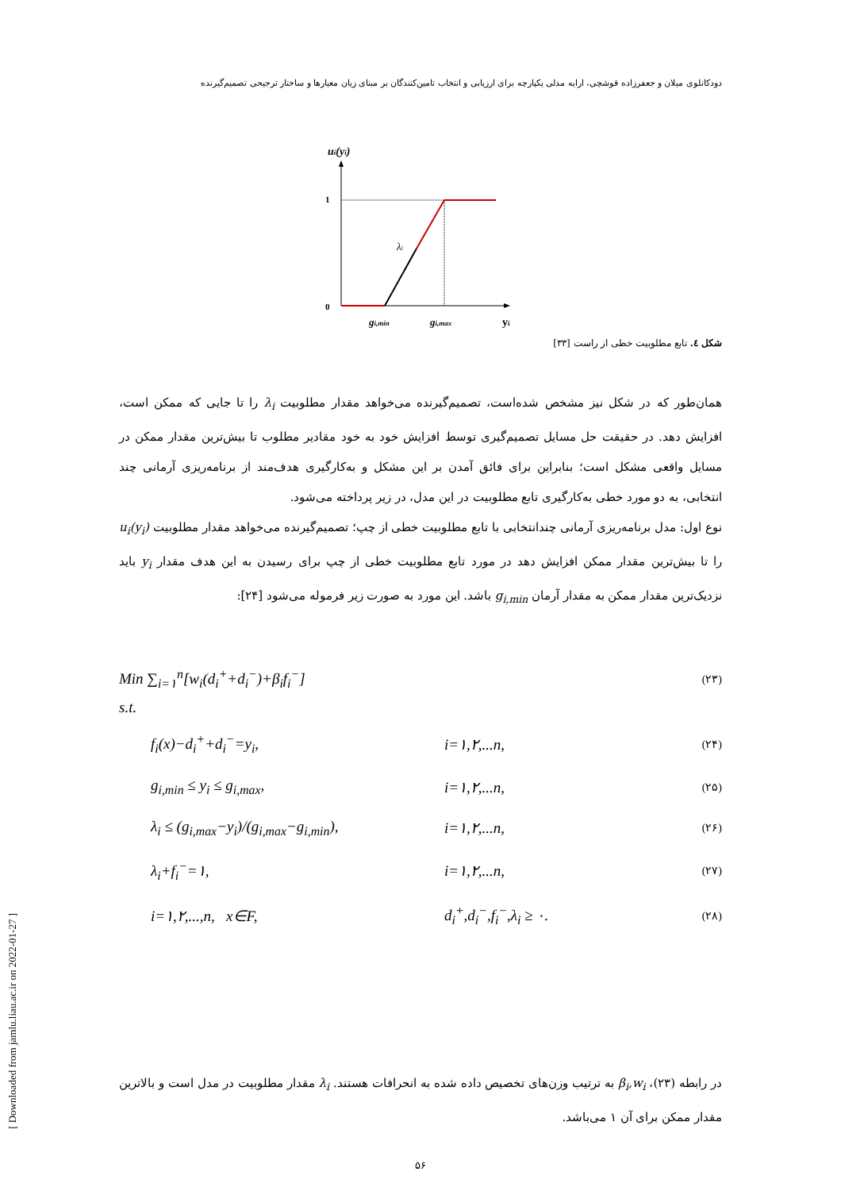دودکانلوی میلان و جعفرزاده قوشچی، ارایه مدلی یکپارچه برای ارزیابی و انتخاب تامین‌کنندگان بر مبنای زیان معیارها و ساختار ترجیحی تصمیم‌گیرنده
ui(yi)
1
0
λi
gi,min
gi,max
yi
شکل ٤. تابع مطلوبیت خطی از راست [۳۳]
همان‌طور که در شکل نیز مشخص شده‌است، تصمیم‌گیرنده می‌خواهد مقدار مطلوبیت λ<sub>i</sub> را تا جایی که ممکن است، افزایش دهد. در حقیقت حل مسایل تصمیم‌گیری توسط افزایش خود به خود مقادیر مطلوب تا بیش‌ترین مقدار ممکن در مسایل واقعی مشکل است؛ بنابراین برای فائق آمدن بر این مشکل و به‌کارگیری هدف‌مند از برنامه‌ریزی آرمانی چند انتخابی، به دو مورد خطی به‌کارگیری تابع مطلوبیت در این مدل، در زیر پرداخته می‌شود.
نوع اول: مدل برنامه‌ریزی آرمانی چندانتخابی با تابع مطلوبیت خطی از چپ؛ تصمیم‌گیرنده می‌خواهد مقدار مطلوبیت u<sub>i</sub>(y<sub>i</sub>) را تا بیش‌ترین مقدار ممکن افزایش دهد در مورد تابع مطلوبیت خطی از چپ برای رسیدن به این هدف مقدار y<sub>i</sub> باید نزدیک‌ترین مقدار ممکن به مقدار آرمان g<sub>i,min</sub> باشد. این مورد به صورت زیر فرموله می‌شود [۲۴]:
Min ∑<sub>i=۱</sub><sup>n</sup>[w<sub>i</sub>(d<sub>i</sub><sup>+</sup>+d<sub>i</sub><sup>−</sup>)+β<sub>i</sub>f<sub>i</sub><sup>−</sup>]
(۲۳)
s.t.
f<sub>i</sub>(x)−d<sub>i</sub><sup>+</sup>+d<sub>i</sub><sup>−</sup>=y<sub>i</sub>, i=۱,۲,...n,
(۲۴)
g<sub>i,min</sub> ≤ y<sub>i</sub> ≤ g<sub>i,max</sub>, i=۱,۲,...n,
(۲۵)
λ<sub>i</sub> ≤ (g<sub>i,max</sub>−y<sub>i</sub>)/(g<sub>i,max</sub>−g<sub>i,min</sub>),
i=۱,۲,...n,
(۲۶)
λ<sub>i</sub>+f<sub>i</sub><sup>−</sup>=۱, i=۱,۲,...n,
(۲۷)
i=۱,۲,...,n, x∈F, d<sub>i</sub><sup>+</sup>,d<sub>i</sub><sup>−</sup>,f<sub>i</sub><sup>−</sup>,λ<sub>i</sub> ≥ ۰.
(۲۸)
در رابطه (۲۳)، β<sub>i</sub>,w<sub>i</sub> به ترتیب وزن‌های تخصیص داده شده به انحرافات هستند. λ<sub>i</sub> مقدار مطلوبیت در مدل است و بالاترین مقدار ممکن برای آن ۱ می‌باشد.
۵۶
[ Downloaded from jamlu.liau.ac.ir on 2022-01-27 ]